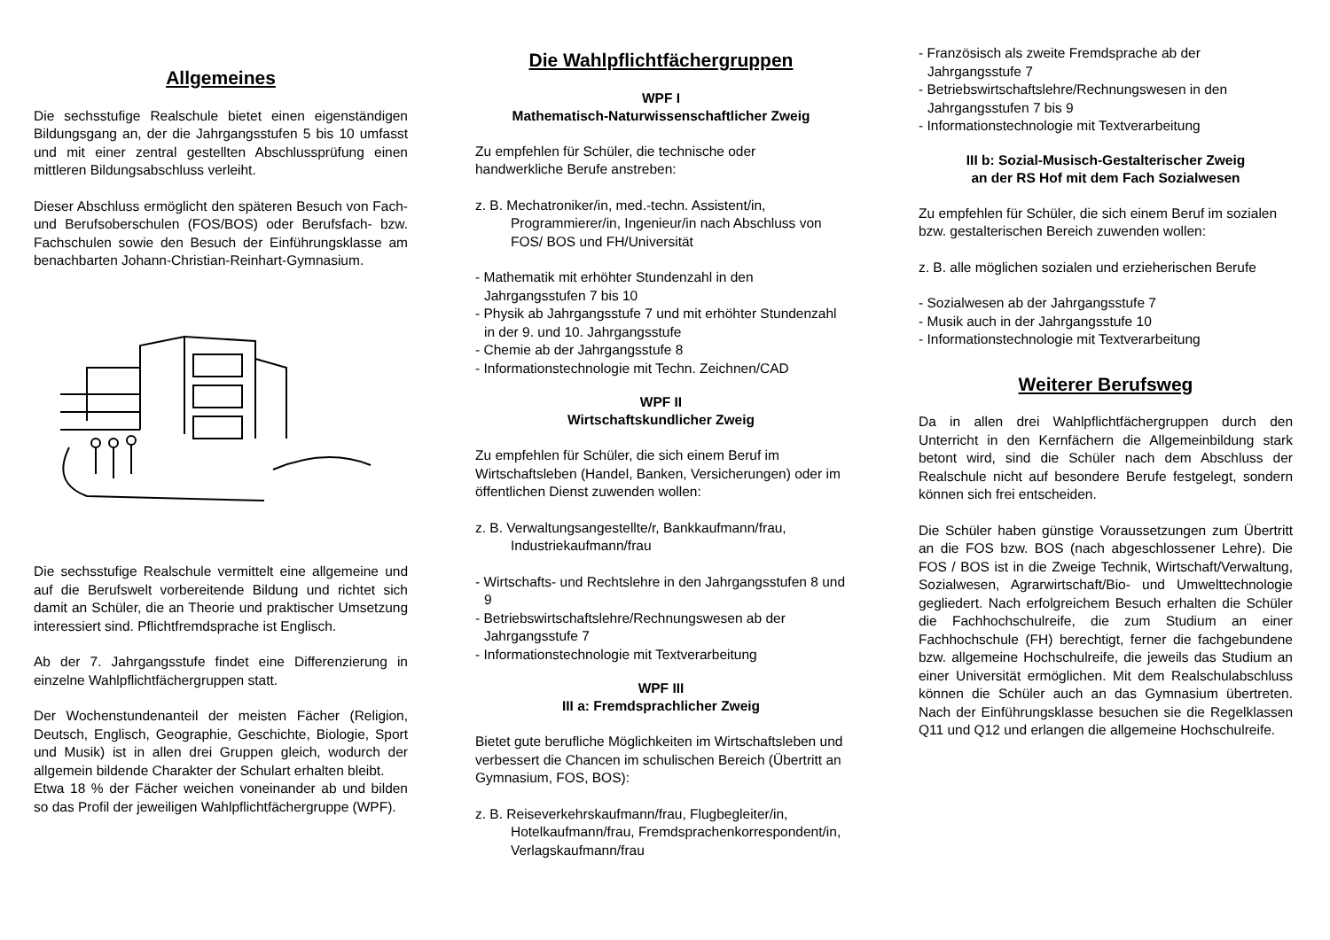Allgemeines
Die sechsstufige Realschule bietet einen eigenständigen Bildungsgang an, der die Jahrgangsstufen 5 bis 10 umfasst und mit einer zentral gestellten Abschlussprüfung einen mittleren Bildungsabschluss verleiht.
Dieser Abschluss ermöglicht den späteren Besuch von Fach- und Berufsoberschulen (FOS/BOS) oder Berufsfach- bzw. Fachschulen sowie den Besuch der Einführungsklasse am benachbarten Johann-Christian-Reinhart-Gymnasium.
Die sechsstufige Realschule vermittelt eine allgemeine und auf die Berufswelt vorbereitende Bildung und richtet sich damit an Schüler, die an Theorie und praktischer Umsetzung interessiert sind. Pflichtfremdsprache ist Englisch.
Ab der 7. Jahrgangsstufe findet eine Differenzierung in einzelne Wahlpflichtfächergruppen statt.
Der Wochenstundenanteil der meisten Fächer (Religion, Deutsch, Englisch, Geographie, Geschichte, Biologie, Sport und Musik) ist in allen drei Gruppen gleich, wodurch der allgemein bildende Charakter der Schulart erhalten bleibt.
Etwa 18 % der Fächer weichen voneinander ab und bilden so das Profil der jeweiligen Wahlpflichtfächergruppe (WPF).
Die Wahlpflichtfächergruppen
WPF I
Mathematisch-Naturwissenschaftlicher Zweig
Zu empfehlen für Schüler, die technische oder handwerkliche Berufe anstreben:
z. B. Mechatroniker/in, med.-techn. Assistent/in, Programmierer/in, Ingenieur/in nach Abschluss von FOS/ BOS und FH/Universität
- Mathematik mit erhöhter Stundenzahl in den Jahrgangsstufen 7 bis 10
- Physik ab Jahrgangsstufe 7 und mit erhöhter Stundenzahl in der 9. und 10. Jahrgangsstufe
- Chemie ab der Jahrgangsstufe 8
- Informationstechnologie mit Techn. Zeichnen/CAD
WPF II
Wirtschaftskundlicher Zweig
Zu empfehlen für Schüler, die sich einem Beruf im Wirtschaftsleben (Handel, Banken, Versicherungen) oder im öffentlichen Dienst zuwenden wollen:
z. B. Verwaltungsangestellte/r, Bankkaufmann/frau, Industriekaufmann/frau
- Wirtschafts- und Rechtslehre in den Jahrgangsstufen 8 und 9
- Betriebswirtschaftslehre/Rechnungswesen ab der Jahrgangsstufe 7
- Informationstechnologie mit Textverarbeitung
WPF III
III a: Fremdsprachlicher Zweig
Bietet gute berufliche Möglichkeiten im Wirtschaftsleben und verbessert die Chancen im schulischen Bereich (Übertritt an Gymnasium, FOS, BOS):
z. B. Reiseverkehrskaufmann/frau, Flugbegleiter/in, Hotelkaufmann/frau, Fremdsprachenkorrespondent/in, Verlagskaufmann/frau
- Französisch als zweite Fremdsprache ab der Jahrgangsstufe 7
- Betriebswirtschaftslehre/Rechnungswesen in den Jahrgangsstufen 7 bis 9
- Informationstechnologie mit Textverarbeitung
III b: Sozial-Musisch-Gestalterischer Zweig
an der RS Hof mit dem Fach Sozialwesen
Zu empfehlen für Schüler, die sich einem Beruf im sozialen bzw. gestalterischen Bereich zuwenden wollen:
z. B. alle möglichen sozialen und erzieherischen Berufe
- Sozialwesen ab der Jahrgangsstufe 7
- Musik auch in der Jahrgangsstufe 10
- Informationstechnologie mit Textverarbeitung
Weiterer Berufsweg
Da in allen drei Wahlpflichtfächergruppen durch den Unterricht in den Kernfächern die Allgemeinbildung stark betont wird, sind die Schüler nach dem Abschluss der Realschule nicht auf besondere Berufe festgelegt, sondern können sich frei entscheiden.
Die Schüler haben günstige Voraussetzungen zum Übertritt an die FOS bzw. BOS (nach abgeschlossener Lehre). Die FOS / BOS ist in die Zweige Technik, Wirtschaft/Verwaltung, Sozialwesen, Agrarwirtschaft/Bio- und Umwelttechnologie gegliedert. Nach erfolgreichem Besuch erhalten die Schüler die Fachhochschulreife, die zum Studium an einer Fachhochschule (FH) berechtigt, ferner die fachgebundene bzw. allgemeine Hochschulreife, die jeweils das Studium an einer Universität ermöglichen. Mit dem Realschulabschluss können die Schüler auch an das Gymnasium übertreten. Nach der Einführungsklasse besuchen sie die Regelklassen Q11 und Q12 und erlangen die allgemeine Hochschulreife.